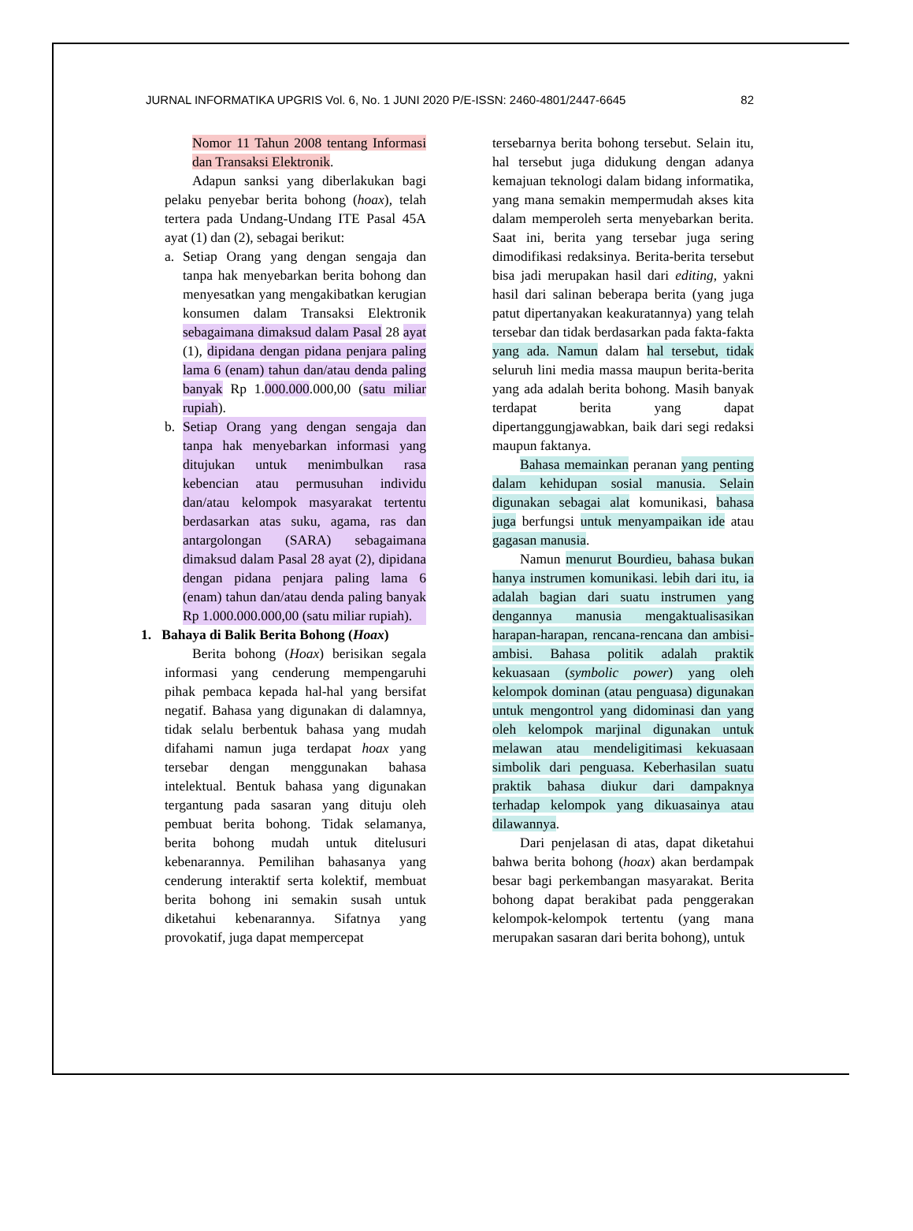JURNAL INFORMATIKA UPGRIS Vol. 6, No. 1 JUNI 2020 P/E-ISSN: 2460-4801/2447-6645 82
Nomor 11 Tahun 2008 tentang Informasi dan Transaksi Elektronik.
Adapun sanksi yang diberlakukan bagi pelaku penyebar berita bohong (hoax), telah tertera pada Undang-Undang ITE Pasal 45A ayat (1) dan (2), sebagai berikut:
a. Setiap Orang yang dengan sengaja dan tanpa hak menyebarkan berita bohong dan menyesatkan yang mengakibatkan kerugian konsumen dalam Transaksi Elektronik sebagaimana dimaksud dalam Pasal 28 ayat (1), dipidana dengan pidana penjara paling lama 6 (enam) tahun dan/atau denda paling banyak Rp 1.000.000.000,00 (satu miliar rupiah).
b. Setiap Orang yang dengan sengaja dan tanpa hak menyebarkan informasi yang ditujukan untuk menimbulkan rasa kebencian atau permusuhan individu dan/atau kelompok masyarakat tertentu berdasarkan atas suku, agama, ras dan antargolongan (SARA) sebagaimana dimaksud dalam Pasal 28 ayat (2), dipidana dengan pidana penjara paling lama 6 (enam) tahun dan/atau denda paling banyak Rp 1.000.000.000,00 (satu miliar rupiah).
1. Bahaya di Balik Berita Bohong (Hoax)
Berita bohong (Hoax) berisikan segala informasi yang cenderung mempengaruhi pihak pembaca kepada hal-hal yang bersifat negatif. Bahasa yang digunakan di dalamnya, tidak selalu berbentuk bahasa yang mudah difahami namun juga terdapat hoax yang tersebar dengan menggunakan bahasa intelektual. Bentuk bahasa yang digunakan tergantung pada sasaran yang dituju oleh pembuat berita bohong. Tidak selamanya, berita bohong mudah untuk ditelusuri kebenarannya. Pemilihan bahasanya yang cenderung interaktif serta kolektif, membuat berita bohong ini semakin susah untuk diketahui kebenarannya. Sifatnya yang provokatif, juga dapat mempercepat
tersebarnya berita bohong tersebut. Selain itu, hal tersebut juga didukung dengan adanya kemajuan teknologi dalam bidang informatika, yang mana semakin mempermudah akses kita dalam memperoleh serta menyebarkan berita. Saat ini, berita yang tersebar juga sering dimodifikasi redaksinya. Berita-berita tersebut bisa jadi merupakan hasil dari editing, yakni hasil dari salinan beberapa berita (yang juga patut dipertanyakan keakuratannya) yang telah tersebar dan tidak berdasarkan pada fakta-fakta yang ada. Namun dalam hal tersebut, tidak seluruh lini media massa maupun berita-berita yang ada adalah berita bohong. Masih banyak terdapat berita yang dapat dipertanggungjawabkan, baik dari segi redaksi maupun faktanya.
Bahasa memainkan peranan yang penting dalam kehidupan sosial manusia. Selain digunakan sebagai alat komunikasi, bahasa juga berfungsi untuk menyampaikan ide atau gagasan manusia.
Namun menurut Bourdieu, bahasa bukan hanya instrumen komunikasi. lebih dari itu, ia adalah bagian dari suatu instrumen yang dengannya manusia mengaktualisasikan harapan-harapan, rencana-rencana dan ambisi-ambisi. Bahasa politik adalah praktik kekuasaan (symbolic power) yang oleh kelompok dominan (atau penguasa) digunakan untuk mengontrol yang didominasi dan yang oleh kelompok marjinal digunakan untuk melawan atau mendeligitimasi kekuasaan simbolik dari penguasa. Keberhasilan suatu praktik bahasa diukur dari dampaknya terhadap kelompok yang dikuasainya atau dilawannya.
Dari penjelasan di atas, dapat diketahui bahwa berita bohong (hoax) akan berdampak besar bagi perkembangan masyarakat. Berita bohong dapat berakibat pada penggerakan kelompok-kelompok tertentu (yang mana merupakan sasaran dari berita bohong), untuk